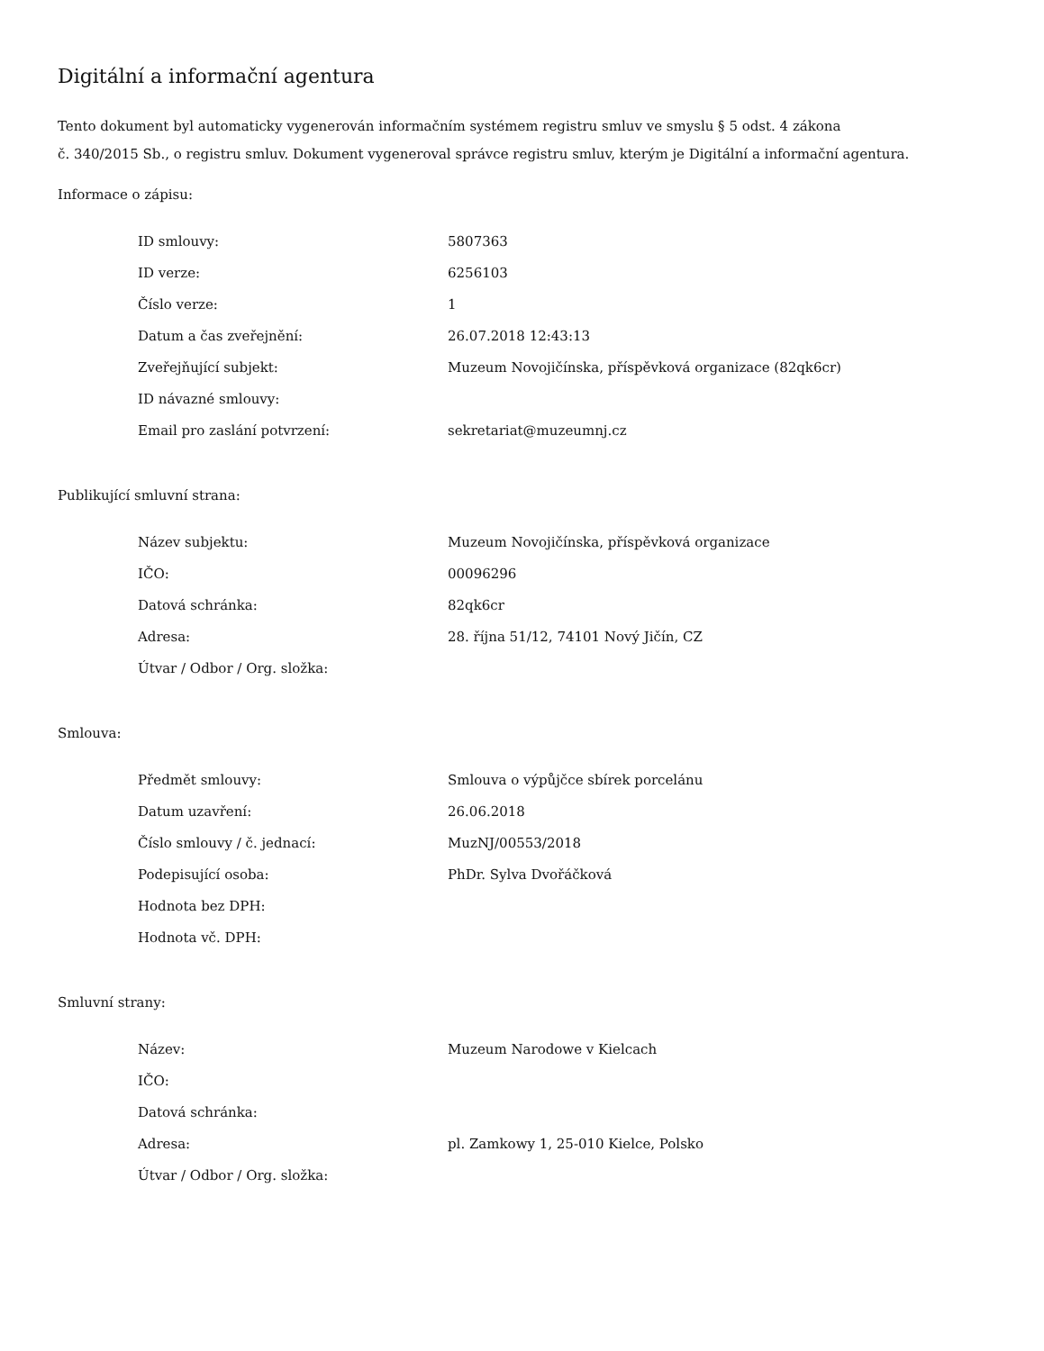Digitální a informační agentura
Tento dokument byl automaticky vygenerován informačním systémem registru smluv ve smyslu § 5 odst. 4 zákona
č. 340/2015 Sb., o registru smluv. Dokument vygeneroval správce registru smluv, kterým je Digitální a informační agentura.
Informace o zápisu:
| ID smlouvy: | 5807363 |
| ID verze: | 6256103 |
| Číslo verze: | 1 |
| Datum a čas zveřejnění: | 26.07.2018 12:43:13 |
| Zveřejňující subjekt: | Muzeum Novojičínska, příspěvková organizace (82qk6cr) |
| ID návazné smlouvy: | |
| Email pro zaslání potvrzení: | sekretariat@muzeumnj.cz |
Publikující smluvní strana:
| Název subjektu: | Muzeum Novojičínska, příspěvková organizace |
| IČO: | 00096296 |
| Datová schránka: | 82qk6cr |
| Adresa: | 28. října 51/12, 74101 Nový Jičín, CZ |
| Útvar / Odbor / Org. složka: | |
Smlouva:
| Předmět smlouvy: | Smlouva o výpůjčce sbírek porcelánu |
| Datum uzavření: | 26.06.2018 |
| Číslo smlouvy / č. jednací: | MuzNJ/00553/2018 |
| Podepisující osoba: | PhDr. Sylva Dvořáčková |
| Hodnota bez DPH: | |
| Hodnota vč. DPH: | |
Smluvní strany:
| Název: | Muzeum Narodowe v Kielcach |
| IČO: | |
| Datová schránka: | |
| Adresa: | pl. Zamkowy 1, 25-010 Kielce, Polsko |
| Útvar / Odbor / Org. složka: | |